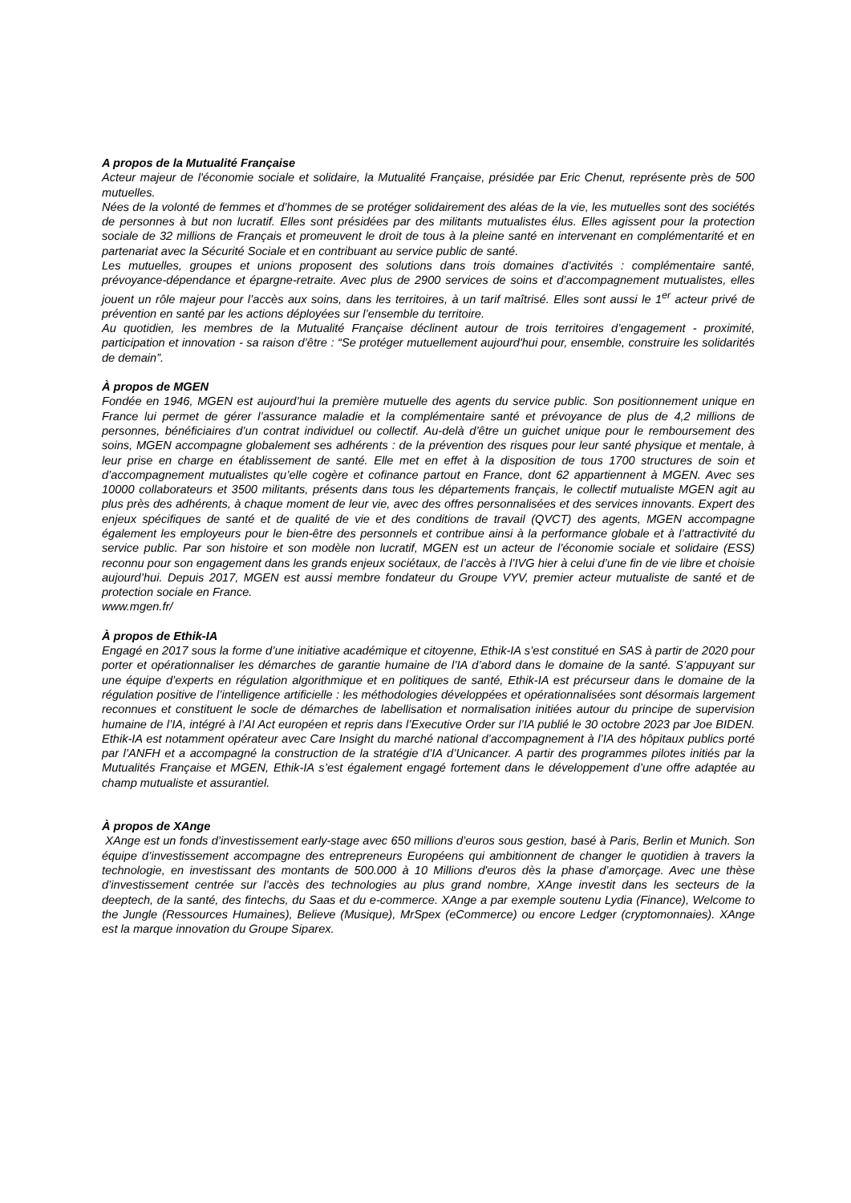A propos de la Mutualité Française
Acteur majeur de l'économie sociale et solidaire, la Mutualité Française, présidée par Eric Chenut, représente près de 500 mutuelles.
Nées de la volonté de femmes et d’hommes de se protéger solidairement des aléas de la vie, les mutuelles sont des sociétés de personnes à but non lucratif. Elles sont présidées par des militants mutualistes élus. Elles agissent pour la protection sociale de 32 millions de Français et promeuvent le droit de tous à la pleine santé en intervenant en complémentarité et en partenariat avec la Sécurité Sociale et en contribuant au service public de santé.
Les mutuelles, groupes et unions proposent des solutions dans trois domaines d’activités : complémentaire santé, prévoyance-dépendance et épargne-retraite. Avec plus de 2900 services de soins et d’accompagnement mutualistes, elles jouent un rôle majeur pour l’accès aux soins, dans les territoires, à un tarif maîtrisé. Elles sont aussi le 1<sup>er</sup> acteur privé de prévention en santé par les actions déployées sur l’ensemble du territoire.
Au quotidien, les membres de la Mutualité Française déclinent autour de trois territoires d’engagement - proximité, participation et innovation - sa raison d’être : “Se protéger mutuellement aujourd'hui pour, ensemble, construire les solidarités de demain”.
À propos de MGEN
Fondée en 1946, MGEN est aujourd’hui la première mutuelle des agents du service public. Son positionnement unique en France lui permet de gérer l’assurance maladie et la complémentaire santé et prévoyance de plus de 4,2 millions de personnes, bénéficiaires d’un contrat individuel ou collectif. Au-delà d’être un guichet unique pour le remboursement des soins, MGEN accompagne globalement ses adhérents : de la prévention des risques pour leur santé physique et mentale, à leur prise en charge en établissement de santé. Elle met en effet à la disposition de tous 1700 structures de soin et d’accompagnement mutualistes qu’elle cogère et cofinance partout en France, dont 62 appartiennent à MGEN. Avec ses 10000 collaborateurs et 3500 militants, présents dans tous les départements français, le collectif mutualiste MGEN agit au plus près des adhérents, à chaque moment de leur vie, avec des offres personnalisées et des services innovants. Expert des enjeux spécifiques de santé et de qualité de vie et des conditions de travail (QVCT) des agents, MGEN accompagne également les employeurs pour le bien-être des personnels et contribue ainsi à la performance globale et à l’attractivité du service public. Par son histoire et son modèle non lucratif, MGEN est un acteur de l’économie sociale et solidaire (ESS) reconnu pour son engagement dans les grands enjeux sociétaux, de l’accès à l’IVG hier à celui d’une fin de vie libre et choisie aujourd’hui. Depuis 2017, MGEN est aussi membre fondateur du Groupe VYV, premier acteur mutualiste de santé et de protection sociale en France.
www.mgen.fr/
À propos de Ethik-IA
Engagé en 2017 sous la forme d’une initiative académique et citoyenne, Ethik-IA s’est constitué en SAS à partir de 2020 pour porter et opérationnaliser les démarches de garantie humaine de l’IA d’abord dans le domaine de la santé. S’appuyant sur une équipe d’experts en régulation algorithmique et en politiques de santé, Ethik-IA est précurseur dans le domaine de la régulation positive de l’intelligence artificielle : les méthodologies développées et opérationnalisées sont désormais largement reconnues et constituent le socle de démarches de labellisation et normalisation initiées autour du principe de supervision humaine de l’IA, intégré à l’AI Act européen et repris dans l’Executive Order sur l’IA publié le 30 octobre 2023 par Joe BIDEN. Ethik-IA est notamment opérateur avec Care Insight du marché national d’accompagnement à l’IA des hôpitaux publics porté par l’ANFH et a accompagné la construction de la stratégie d’IA d’Unicancer. A partir des programmes pilotes initiés par la Mutualités Française et MGEN, Ethik-IA s’est également engagé fortement dans le développement d’une offre adaptée au champ mutualiste et assurantiel.
À propos de XAnge
XAnge est un fonds d’investissement early-stage avec 650 millions d’euros sous gestion, basé à Paris, Berlin et Munich. Son équipe d’investissement accompagne des entrepreneurs Européens qui ambitionnent de changer le quotidien à travers la technologie, en investissant des montants de 500.000 à 10 Millions d'euros dès la phase d’amorçage. Avec une thèse d’investissement centrée sur l’accès des technologies au plus grand nombre, XAnge investit dans les secteurs de la deeptech, de la santé, des fintechs, du Saas et du e-commerce. XAnge a par exemple soutenu Lydia (Finance), Welcome to the Jungle (Ressources Humaines), Believe (Musique), MrSpex (eCommerce) ou encore Ledger (cryptomonnaies). XAnge est la marque innovation du Groupe Siparex.